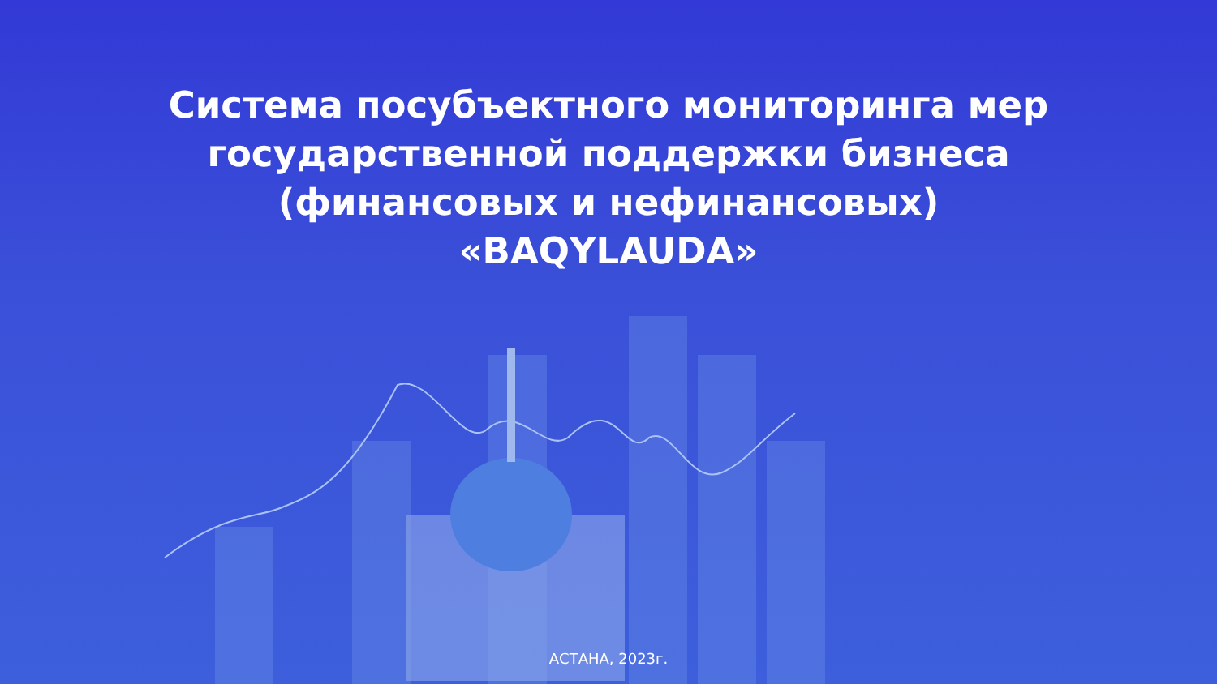Система посубъектного мониторинга мер
государственной поддержки бизнеса
(финансовых и нефинансовых)
«BAQYLAUDA»
АСТАНА, 2023г.